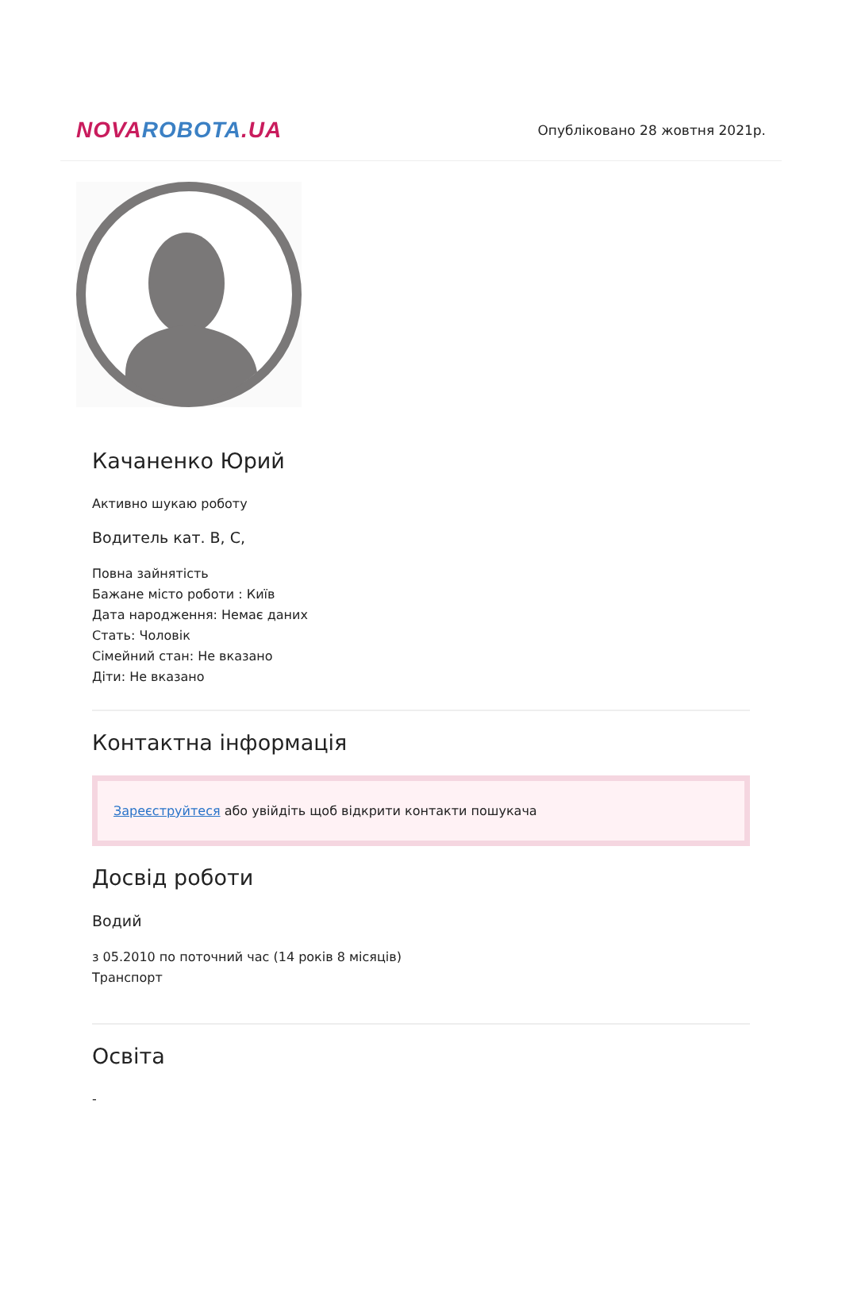NOVA ROBOTA.UA
Опубліковано 28 жовтня 2021р.
Качаненко Юрий
Активно шукаю роботу
Водитель кат. B, C,
Повна зайнятість
Бажане місто роботи : Київ
Дата народження: Немає даних
Стать: Чоловік
Сімейний стан: Не вказано
Діти: Не вказано
Контактна інформація
Зареєструйтеся або увійдіть щоб відкрити контакти пошукача
Досвід роботи
Водий
з 05.2010 по поточний час (14 років 8 місяців)
Транспорт
Освіта
-